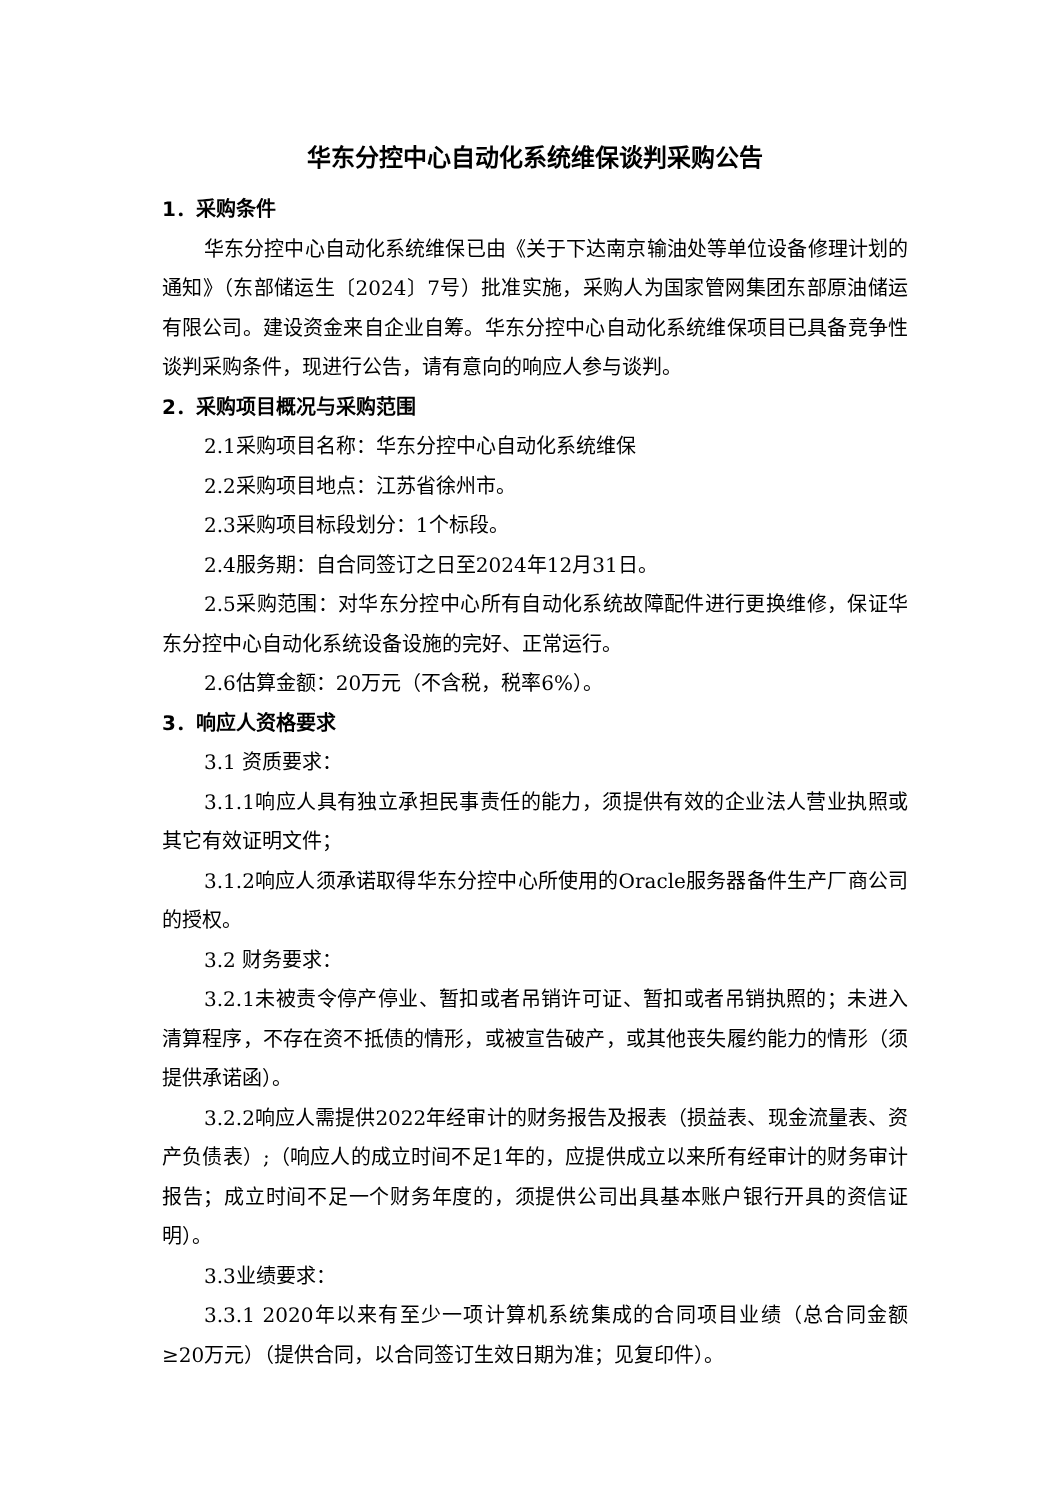华东分控中心自动化系统维保谈判采购公告
1．采购条件
华东分控中心自动化系统维保已由《关于下达南京输油处等单位设备修理计划的通知》（东部储运生〔2024〕7号）批准实施，采购人为国家管网集团东部原油储运有限公司。建设资金来自企业自筹。华东分控中心自动化系统维保项目已具备竞争性谈判采购条件，现进行公告，请有意向的响应人参与谈判。
2．采购项目概况与采购范围
2.1采购项目名称：华东分控中心自动化系统维保
2.2采购项目地点：江苏省徐州市。
2.3采购项目标段划分：1个标段。
2.4服务期：自合同签订之日至2024年12月31日。
2.5采购范围：对华东分控中心所有自动化系统故障配件进行更换维修，保证华东分控中心自动化系统设备设施的完好、正常运行。
2.6估算金额：20万元（不含税，税率6%）。
3．响应人资格要求
3.1 资质要求：
3.1.1响应人具有独立承担民事责任的能力，须提供有效的企业法人营业执照或其它有效证明文件；
3.1.2响应人须承诺取得华东分控中心所使用的Oracle服务器备件生产厂商公司的授权。
3.2 财务要求：
3.2.1未被责令停产停业、暂扣或者吊销许可证、暂扣或者吊销执照的；未进入清算程序，不存在资不抵债的情形，或被宣告破产，或其他丧失履约能力的情形（须提供承诺函）。
3.2.2响应人需提供2022年经审计的财务报告及报表（损益表、现金流量表、资产负债表）;（响应人的成立时间不足1年的，应提供成立以来所有经审计的财务审计报告；成立时间不足一个财务年度的，须提供公司出具基本账户银行开具的资信证明）。
3.3业绩要求：
3.3.1 2020年以来有至少一项计算机系统集成的合同项目业绩（总合同金额≥20万元）（提供合同，以合同签订生效日期为准；见复印件）。